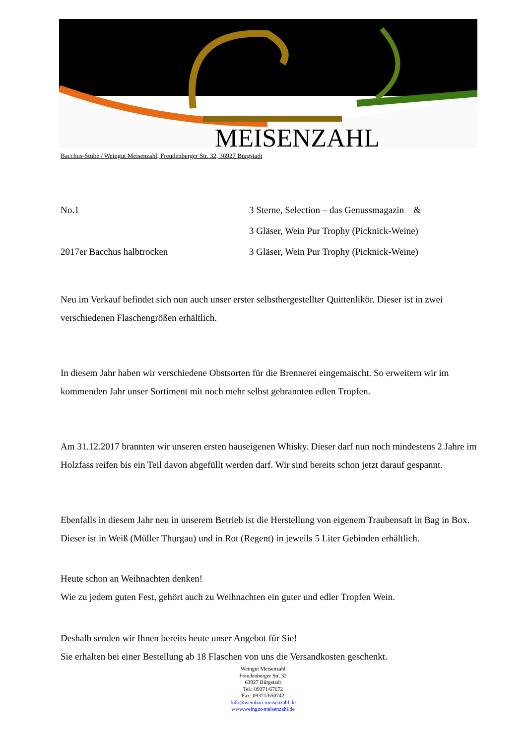MEISENZAHL
Bacchus-Stube / Weingut Meisenzahl, Freudenberger Str. 32, 36927 Bürgstadt
No.1 3 Sterne, Selection – das Genussmagazin &
3 Gläser, Wein Pur Trophy (Picknick-Weine)
2017er Bacchus halbtrocken 3 Gläser, Wein Pur Trophy (Picknick-Weine)
Neu im Verkauf befindet sich nun auch unser erster selbsthergestellter Quittenlikör. Dieser ist in zwei verschiedenen Flaschengrößen erhältlich.
In diesem Jahr haben wir verschiedene Obstsorten für die Brennerei eingemaischt. So erweitern wir im kommenden Jahr unser Sortiment mit noch mehr selbst gebrannten edlen Tropfen.
Am 31.12.2017 brannten wir unseren ersten hauseigenen Whisky. Dieser darf nun noch mindestens 2 Jahre im Holzfass reifen bis ein Teil davon abgefüllt werden darf. Wir sind bereits schon jetzt darauf gespannt.
Ebenfalls in diesem Jahr neu in unserem Betrieb ist die Herstellung von eigenem Traubensaft in Bag in Box. Dieser ist in Weiß (Müller Thurgau) und in Rot (Regent) in jeweils 5 Liter Gebinden erhältlich.
Heute schon an Weihnachten denken!
Wie zu jedem guten Fest, gehört auch zu Weihnachten ein guter und edler Tropfen Wein.
Deshalb senden wir Ihnen bereits heute unser Angebot für Sie!
Sie erhalten bei einer Bestellung ab 18 Flaschen von uns die Versandkosten geschenkt.
Weingut Meisenzahl
Freudenberger Str. 32
63927 Bürgstadt
Tel.: 09371/67672
Fax: 09371/650742
Info@weinbau-meisenzahl.de
www.weingut-meisenzahl.de